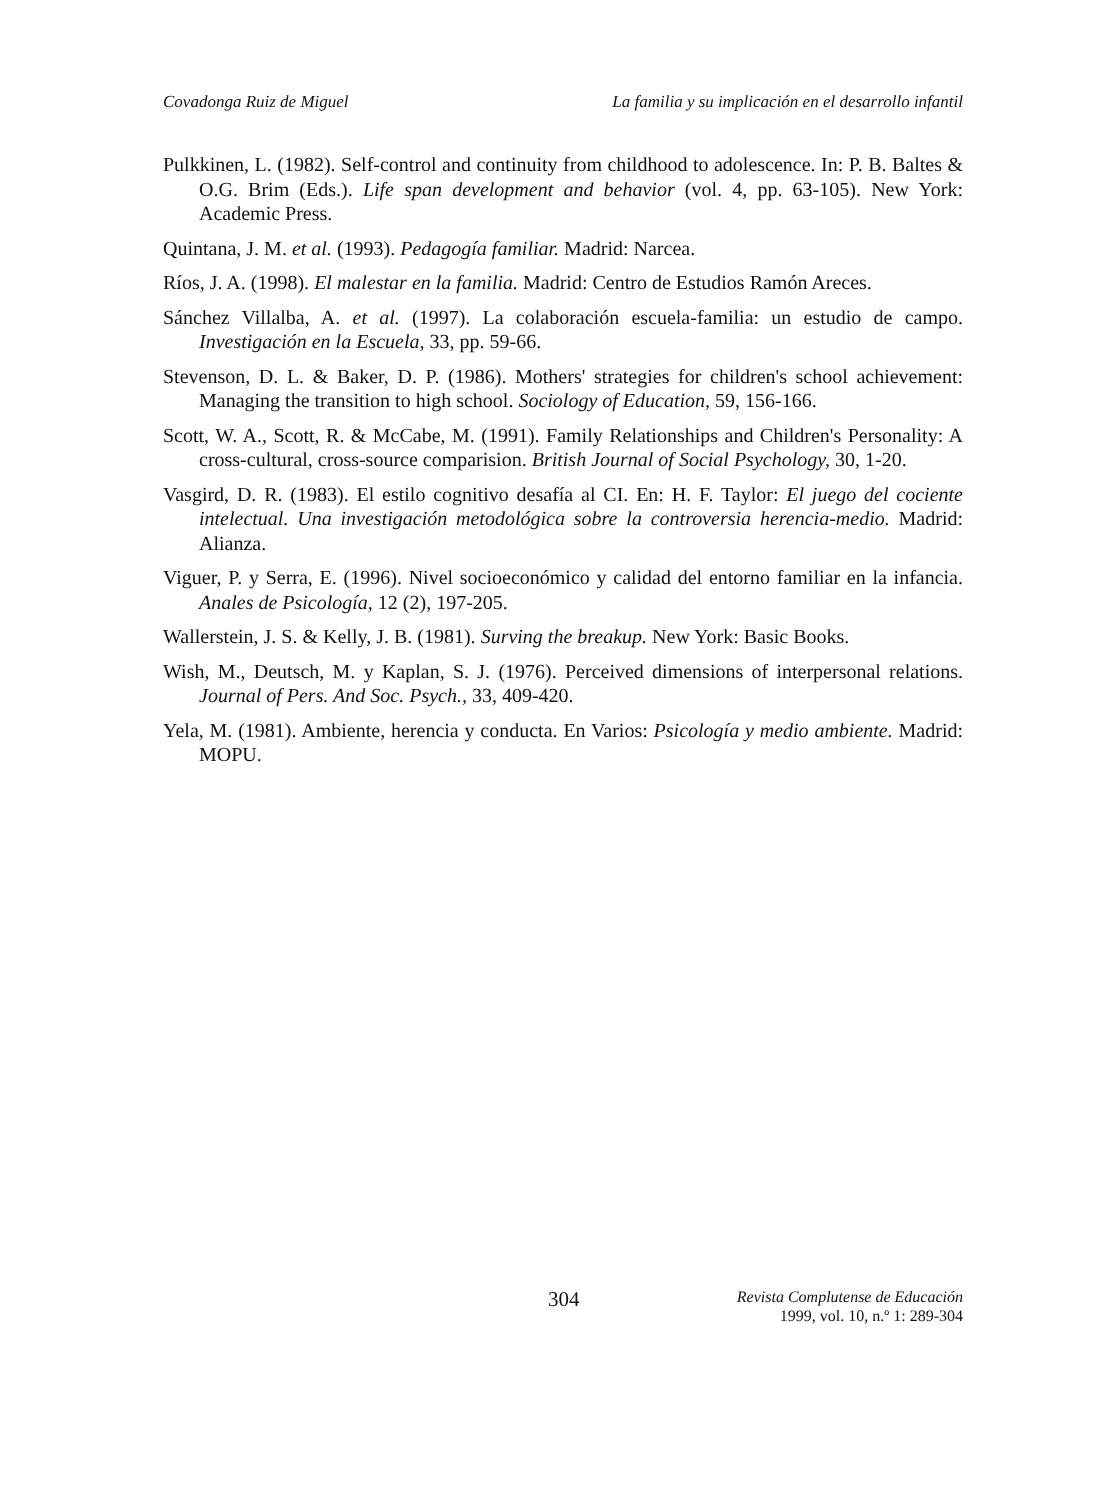Covadonga Ruiz de Miguel La familia y su implicación en el desarrollo infantil
Pulkkinen, L. (1982). Self-control and continuity from childhood to adolescence. In: P. B. Baltes & O.G. Brim (Eds.). Life span development and behavior (vol. 4, pp. 63-105). New York: Academic Press.
Quintana, J. M. et al. (1993). Pedagogía familiar. Madrid: Narcea.
Ríos, J. A. (1998). El malestar en la familia. Madrid: Centro de Estudios Ramón Areces.
Sánchez Villalba, A. et al. (1997). La colaboración escuela-familia: un estudio de campo. Investigación en la Escuela, 33, pp. 59-66.
Stevenson, D. L. & Baker, D. P. (1986). Mothers' strategies for children's school achievement: Managing the transition to high school. Sociology of Education, 59, 156-166.
Scott, W. A., Scott, R. & McCabe, M. (1991). Family Relationships and Children's Personality: A cross-cultural, cross-source comparision. British Journal of Social Psychology, 30, 1-20.
Vasgird, D. R. (1983). El estilo cognitivo desafía al CI. En: H. F. Taylor: El juego del cociente intelectual. Una investigación metodológica sobre la controversia herencia-medio. Madrid: Alianza.
Viguer, P. y Serra, E. (1996). Nivel socioeconómico y calidad del entorno familiar en la infancia. Anales de Psicología, 12 (2), 197-205.
Wallerstein, J. S. & Kelly, J. B. (1981). Surving the breakup. New York: Basic Books.
Wish, M., Deutsch, M. y Kaplan, S. J. (1976). Perceived dimensions of interpersonal relations. Journal of Pers. And Soc. Psych., 33, 409-420.
Yela, M. (1981). Ambiente, herencia y conducta. En Varios: Psicología y medio ambiente. Madrid: MOPU.
304
Revista Complutense de Educación
1999, vol. 10, n.º 1: 289-304